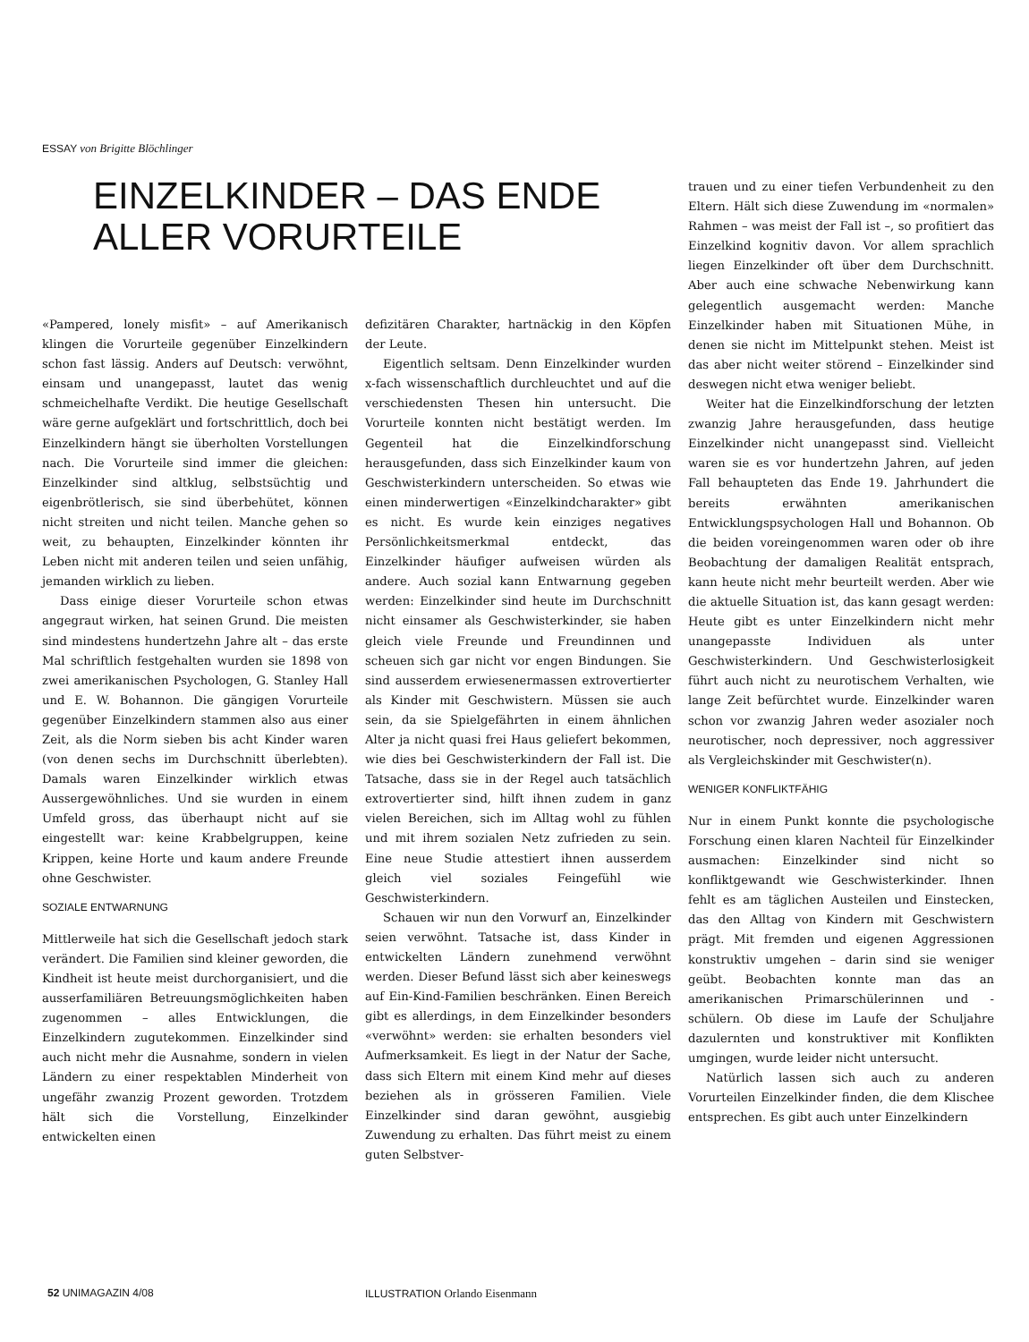ESSAY von Brigitte Blöchlinger
EINZELKINDER – DAS ENDE ALLER VORURTEILE
«Pampered, lonely misfit» – auf Amerikanisch klingen die Vorurteile gegenüber Einzelkindern schon fast lässig. Anders auf Deutsch: verwöhnt, einsam und unangepasst, lautet das wenig schmeichelhafte Verdikt. Die heutige Gesellschaft wäre gerne aufgeklärt und fortschrittlich, doch bei Einzelkindern hängt sie überholten Vorstellungen nach. Die Vorurteile sind immer die gleichen: Einzelkinder sind altklug, selbstsüchtig und eigenbrötlerisch, sie sind überbehütet, können nicht streiten und nicht teilen. Manche gehen so weit, zu behaupten, Einzelkinder könnten ihr Leben nicht mit anderen teilen und seien unfähig, jemanden wirklich zu lieben.
Dass einige dieser Vorurteile schon etwas angegraut wirken, hat seinen Grund. Die meisten sind mindestens hundertzehn Jahre alt – das erste Mal schriftlich festgehalten wurden sie 1898 von zwei amerikanischen Psychologen, G. Stanley Hall und E. W. Bohannon. Die gängigen Vorurteile gegenüber Einzelkindern stammen also aus einer Zeit, als die Norm sieben bis acht Kinder waren (von denen sechs im Durchschnitt überlebten). Damals waren Einzelkinder wirklich etwas Aussergewöhnliches. Und sie wurden in einem Umfeld gross, das überhaupt nicht auf sie eingestellt war: keine Krabbelgruppen, keine Krippen, keine Horte und kaum andere Freunde ohne Geschwister.
SOZIALE ENTWARNUNG
Mittlerweile hat sich die Gesellschaft jedoch stark verändert. Die Familien sind kleiner geworden, die Kindheit ist heute meist durchorganisiert, und die ausserfamiliären Betreuungsmöglichkeiten haben zugenommen – alles Entwicklungen, die Einzelkindern zugutekommen. Einzelkinder sind auch nicht mehr die Ausnahme, sondern in vielen Ländern zu einer respektablen Minderheit von ungefähr zwanzig Prozent geworden. Trotzdem hält sich die Vorstellung, Einzelkinder entwickelten einen
defizitären Charakter, hartnäckig in den Köpfen der Leute.
Eigentlich seltsam. Denn Einzelkinder wurden x-fach wissenschaftlich durchleuchtet und auf die verschiedensten Thesen hin untersucht. Die Vorurteile konnten nicht bestätigt werden. Im Gegenteil hat die Einzelkindforschung herausgefunden, dass sich Einzelkinder kaum von Geschwisterkindern unterscheiden. So etwas wie einen minderwertigen «Einzelkindcharakter» gibt es nicht. Es wurde kein einziges negatives Persönlichkeitsmerkmal entdeckt, das Einzelkinder häufiger aufweisen würden als andere. Auch sozial kann Entwarnung gegeben werden: Einzelkinder sind heute im Durchschnitt nicht einsamer als Geschwisterkinder, sie haben gleich viele Freunde und Freundinnen und scheuen sich gar nicht vor engen Bindungen. Sie sind ausserdem erwiesenermassen extrovertierter als Kinder mit Geschwistern. Müssen sie auch sein, da sie Spielgefährten in einem ähnlichen Alter ja nicht quasi frei Haus geliefert bekommen, wie dies bei Geschwisterkindern der Fall ist. Die Tatsache, dass sie in der Regel auch tatsächlich extrovertierter sind, hilft ihnen zudem in ganz vielen Bereichen, sich im Alltag wohl zu fühlen und mit ihrem sozialen Netz zufrieden zu sein. Eine neue Studie attestiert ihnen ausserdem gleich viel soziales Feingefühl wie Geschwisterkindern.
Schauen wir nun den Vorwurf an, Einzelkinder seien verwöhnt. Tatsache ist, dass Kinder in entwickelten Ländern zunehmend verwöhnt werden. Dieser Befund lässt sich aber keineswegs auf Ein-Kind-Familien beschränken. Einen Bereich gibt es allerdings, in dem Einzelkinder besonders «verwöhnt» werden: sie erhalten besonders viel Aufmerksamkeit. Es liegt in der Natur der Sache, dass sich Eltern mit einem Kind mehr auf dieses beziehen als in grösseren Familien. Viele Einzelkinder sind daran gewöhnt, ausgiebig Zuwendung zu erhalten. Das führt meist zu einem guten Selbstver-
trauen und zu einer tiefen Verbundenheit zu den Eltern. Hält sich diese Zuwendung im «normalen» Rahmen – was meist der Fall ist –, so profitiert das Einzelkind kognitiv davon. Vor allem sprachlich liegen Einzelkinder oft über dem Durchschnitt. Aber auch eine schwache Nebenwirkung kann gelegentlich ausgemacht werden: Manche Einzelkinder haben mit Situationen Mühe, in denen sie nicht im Mittelpunkt stehen. Meist ist das aber nicht weiter störend – Einzelkinder sind deswegen nicht etwa weniger beliebt.
Weiter hat die Einzelkindforschung der letzten zwanzig Jahre herausgefunden, dass heutige Einzelkinder nicht unangepasst sind. Vielleicht waren sie es vor hundertzehn Jahren, auf jeden Fall behaupteten das Ende 19. Jahrhundert die bereits erwähnten amerikanischen Entwicklungspsychologen Hall und Bohannon. Ob die beiden voreingenommen waren oder ob ihre Beobachtung der damaligen Realität entsprach, kann heute nicht mehr beurteilt werden. Aber wie die aktuelle Situation ist, das kann gesagt werden: Heute gibt es unter Einzelkindern nicht mehr unangepasste Individuen als unter Geschwisterkindern. Und Geschwisterlosigkeit führt auch nicht zu neurotischem Verhalten, wie lange Zeit befürchtet wurde. Einzelkinder waren schon vor zwanzig Jahren weder asozialer noch neurotischer, noch depressiver, noch aggressiver als Vergleichskinder mit Geschwister(n).
WENIGER KONFLIKTFÄHIG
Nur in einem Punkt konnte die psychologische Forschung einen klaren Nachteil für Einzelkinder ausmachen: Einzelkinder sind nicht so konfliktgewandt wie Geschwisterkinder. Ihnen fehlt es am täglichen Austeilen und Einstecken, das den Alltag von Kindern mit Geschwistern prägt. Mit fremden und eigenen Aggressionen konstruktiv umgehen – darin sind sie weniger geübt. Beobachten konnte man das an amerikanischen Primarschülerinnen und -schülern. Ob diese im Laufe der Schuljahre dazulernten und konstruktiver mit Konflikten umgingen, wurde leider nicht untersucht.
Natürlich lassen sich auch zu anderen Vorurteilen Einzelkinder finden, die dem Klischee entsprechen. Es gibt auch unter Einzelkindern
52 UNIMAGAZIN 4/08 ILLUSTRATION Orlando Eisenmann